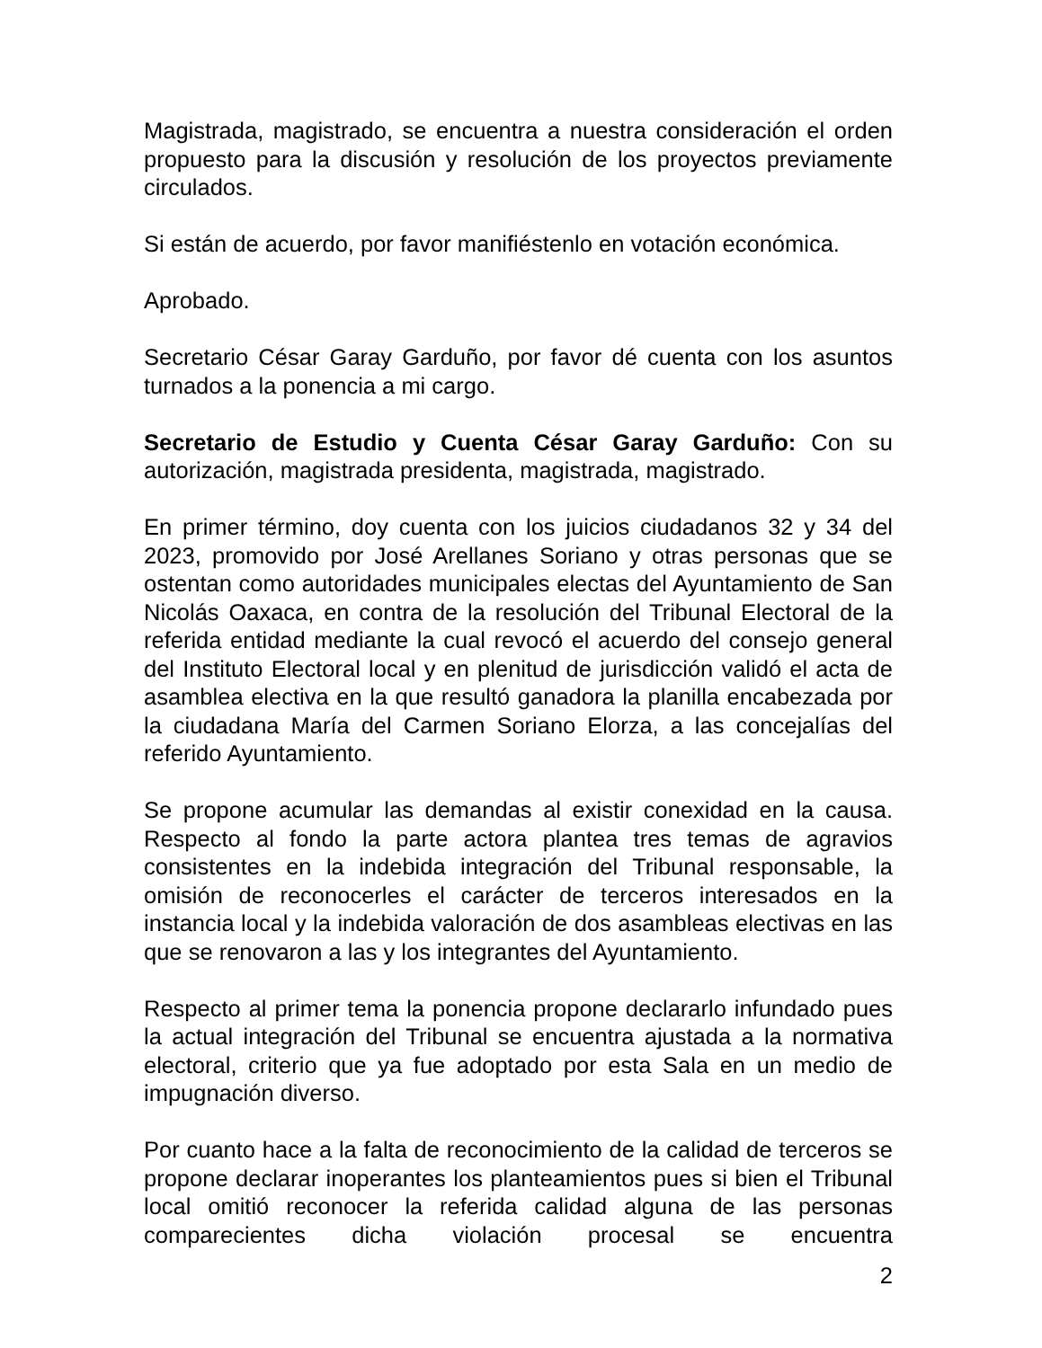Magistrada, magistrado, se encuentra a nuestra consideración el orden propuesto para la discusión y resolución de los proyectos previamente circulados.
Si están de acuerdo, por favor manifiéstenlo en votación económica.
Aprobado.
Secretario César Garay Garduño, por favor dé cuenta con los asuntos turnados a la ponencia a mi cargo.
Secretario de Estudio y Cuenta César Garay Garduño: Con su autorización, magistrada presidenta, magistrada, magistrado.
En primer término, doy cuenta con los juicios ciudadanos 32 y 34 del 2023, promovido por José Arellanes Soriano y otras personas que se ostentan como autoridades municipales electas del Ayuntamiento de San Nicolás Oaxaca, en contra de la resolución del Tribunal Electoral de la referida entidad mediante la cual revocó el acuerdo del consejo general del Instituto Electoral local y en plenitud de jurisdicción validó el acta de asamblea electiva en la que resultó ganadora la planilla encabezada por la ciudadana María del Carmen Soriano Elorza, a las concejalías del referido Ayuntamiento.
Se propone acumular las demandas al existir conexidad en la causa. Respecto al fondo la parte actora plantea tres temas de agravios consistentes en la indebida integración del Tribunal responsable, la omisión de reconocerles el carácter de terceros interesados en la instancia local y la indebida valoración de dos asambleas electivas en las que se renovaron a las y los integrantes del Ayuntamiento.
Respecto al primer tema la ponencia propone declararlo infundado pues la actual integración del Tribunal se encuentra ajustada a la normativa electoral, criterio que ya fue adoptado por esta Sala en un medio de impugnación diverso.
Por cuanto hace a la falta de reconocimiento de la calidad de terceros se propone declarar inoperantes los planteamientos pues si bien el Tribunal local omitió reconocer la referida calidad alguna de las personas comparecientes dicha violación procesal se encuentra
2